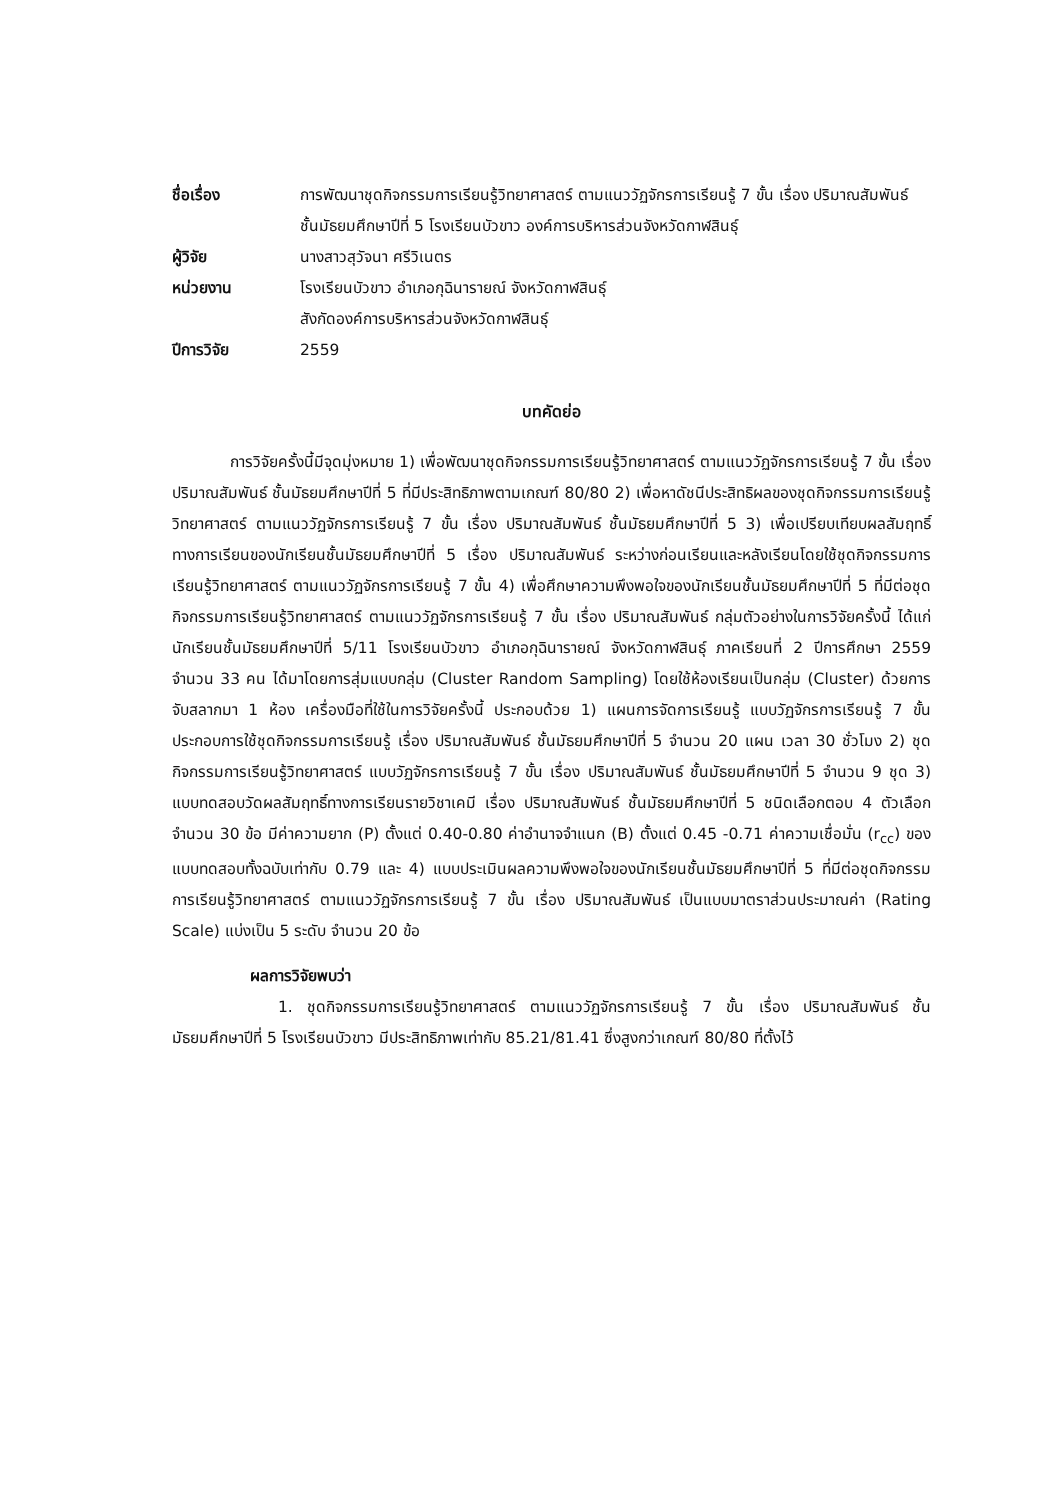ชื่อเรื่อง การพัฒนาชุดกิจกรรมการเรียนรู้วิทยาศาสตร์ ตามแนววัฏจักรการเรียนรู้ 7 ขั้น เรื่อง ปริมาณสัมพันธ์ ชั้นมัธยมศึกษาปีที่ 5 โรงเรียนบัวขาว องค์การบริหารส่วนจังหวัดกาฬสินธุ์
ผู้วิจัย นางสาวสุวัจนา ศรีวิเนตร
หน่วยงาน โรงเรียนบัวขาว อำเภอกุฉินารายณ์ จังหวัดกาฬสินธุ์
สังกัดองค์การบริหารส่วนจังหวัดกาฬสินธุ์
ปีการวิจัย 2559
บทคัดย่อ
การวิจัยครั้งนี้มีจุดมุ่งหมาย 1) เพื่อพัฒนาชุดกิจกรรมการเรียนรู้วิทยาศาสตร์ ตามแนววัฏจักรการเรียนรู้ 7 ขั้น เรื่อง ปริมาณสัมพันธ์ ชั้นมัธยมศึกษาปีที่ 5 ที่มีประสิทธิภาพตามเกณฑ์ 80/80 2) เพื่อหาดัชนีประสิทธิผลของชุดกิจกรรมการเรียนรู้วิทยาศาสตร์ ตามแนววัฏจักรการเรียนรู้ 7 ขั้น เรื่อง ปริมาณสัมพันธ์ ชั้นมัธยมศึกษาปีที่ 5 3) เพื่อเปรียบเทียบผลสัมฤทธิ์ทางการเรียนของนักเรียนชั้นมัธยมศึกษาปีที่ 5 เรื่อง ปริมาณสัมพันธ์ ระหว่างก่อนเรียนและหลังเรียนโดยใช้ชุดกิจกรรมการเรียนรู้วิทยาศาสตร์ ตามแนววัฏจักรการเรียนรู้ 7 ขั้น 4) เพื่อศึกษาความพึงพอใจของนักเรียนชั้นมัธยมศึกษาปีที่ 5 ที่มีต่อชุดกิจกรรมการเรียนรู้วิทยาศาสตร์ ตามแนววัฏจักรการเรียนรู้ 7 ขั้น เรื่อง ปริมาณสัมพันธ์ กลุ่มตัวอย่างในการวิจัยครั้งนี้ ได้แก่ นักเรียนชั้นมัธยมศึกษาปีที่ 5/11 โรงเรียนบัวขาว อำเภอกุฉินารายณ์ จังหวัดกาฬสินธุ์ ภาคเรียนที่ 2 ปีการศึกษา 2559 จำนวน 33 คน ได้มาโดยการสุ่มแบบกลุ่ม (Cluster Random Sampling) โดยใช้ห้องเรียนเป็นกลุ่ม (Cluster) ด้วยการจับสลากมา 1 ห้อง เครื่องมือที่ใช้ในการวิจัยครั้งนี้ ประกอบด้วย 1) แผนการจัดการเรียนรู้ แบบวัฏจักรการเรียนรู้ 7 ขั้น ประกอบการใช้ชุดกิจกรรมการเรียนรู้ เรื่อง ปริมาณสัมพันธ์ ชั้นมัธยมศึกษาปีที่ 5 จำนวน 20 แผน เวลา 30 ชั่วโมง 2) ชุดกิจกรรมการเรียนรู้วิทยาศาสตร์ แบบวัฏจักรการเรียนรู้ 7 ขั้น เรื่อง ปริมาณสัมพันธ์ ชั้นมัธยมศึกษาปีที่ 5 จำนวน 9 ชุด 3) แบบทดสอบวัดผลสัมฤทธิ์ทางการเรียนรายวิชาเคมี เรื่อง ปริมาณสัมพันธ์ ชั้นมัธยมศึกษาปีที่ 5 ชนิดเลือกตอบ 4 ตัวเลือก จำนวน 30 ข้อ มีค่าความยาก (P) ตั้งแต่ 0.40-0.80 ค่าอำนาจจำแนก (B) ตั้งแต่ 0.45 -0.71 ค่าความเชื่อมั่น (r<sub>cc</sub>) ของแบบทดสอบทั้งฉบับเท่ากับ 0.79 และ 4) แบบประเมินผลความพึงพอใจของนักเรียนชั้นมัธยมศึกษาปีที่ 5 ที่มีต่อชุดกิจกรรมการเรียนรู้วิทยาศาสตร์ ตามแนววัฏจักรการเรียนรู้ 7 ขั้น เรื่อง ปริมาณสัมพันธ์ เป็นแบบมาตราส่วนประมาณค่า (Rating Scale) แบ่งเป็น 5 ระดับ จำนวน 20 ข้อ
ผลการวิจัยพบว่า
1. ชุดกิจกรรมการเรียนรู้วิทยาศาสตร์ ตามแนววัฏจักรการเรียนรู้ 7 ขั้น เรื่อง ปริมาณสัมพันธ์ ชั้นมัธยมศึกษาปีที่ 5 โรงเรียนบัวขาว มีประสิทธิภาพเท่ากับ 85.21/81.41 ซึ่งสูงกว่าเกณฑ์ 80/80 ที่ตั้งไว้